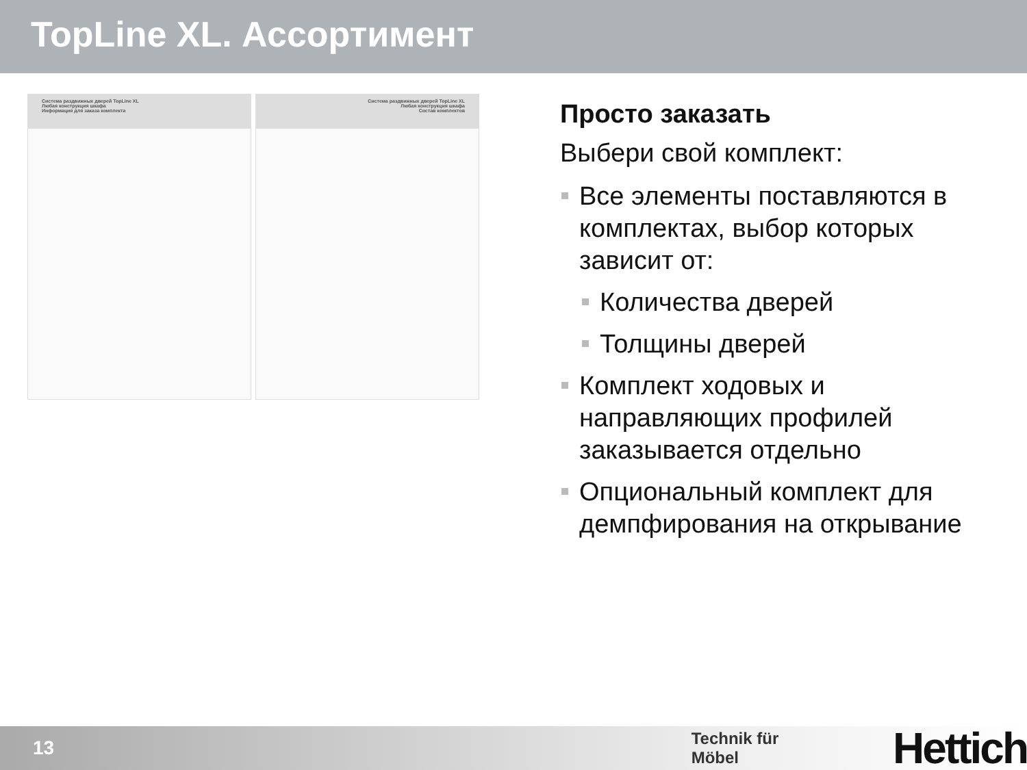TopLine XL. Ассортимент
Система раздвижных дверей TopLine XL
Любая конструкция шкафа
Информация для заказа комплекта
Система раздвижных дверей TopLine XL
Любая конструкция шкафа
Состав комплектов
Просто заказать
Выбери свой комплект:
Все элементы поставляются в комплектах, выбор которых зависит от:
Количества дверей
Толщины дверей
Комплект ходовых и направляющих профилей заказывается отдельно
Опциональный комплект для демпфирования на открывание
13 Technik für Möbel Hettich